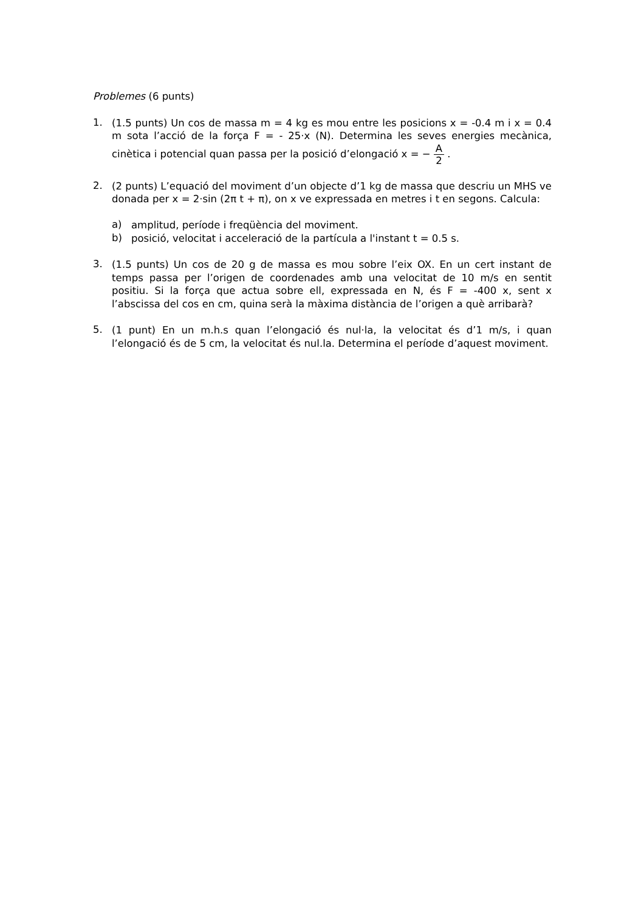Problemes (6 punts)
1.
(1.5 punts) Un cos de massa m = 4 kg es mou entre les posicions x = -0.4 m i x = 0.4 m sota l’acció de la força F = - 25·x (N). Determina les seves energies mecànica, cinètica i potencial quan passa per la posició d’elongació x = − A 2 .
2.
(2 punts) L’equació del moviment d’un objecte d’1 kg de massa que descriu un MHS ve donada per x = 2·sin (2π t + π), on x ve expressada en metres i t en segons. Calcula:
a)
amplitud, període i freqüència del moviment.
b)
posició, velocitat i acceleració de la partícula a l'instant t = 0.5 s.
3.
(1.5 punts) Un cos de 20 g de massa es mou sobre l’eix OX. En un cert instant de temps passa per l’origen de coordenades amb una velocitat de 10 m/s en sentit positiu. Si la força que actua sobre ell, expressada en N, és F = -400 x, sent x l’abscissa del cos en cm, quina serà la màxima distància de l’origen a què arribarà?
5.
(1 punt) En un m.h.s quan l’elongació és nul·la, la velocitat és d’1 m/s, i quan l’elongació és de 5 cm, la velocitat és nul.la. Determina el període d’aquest moviment.